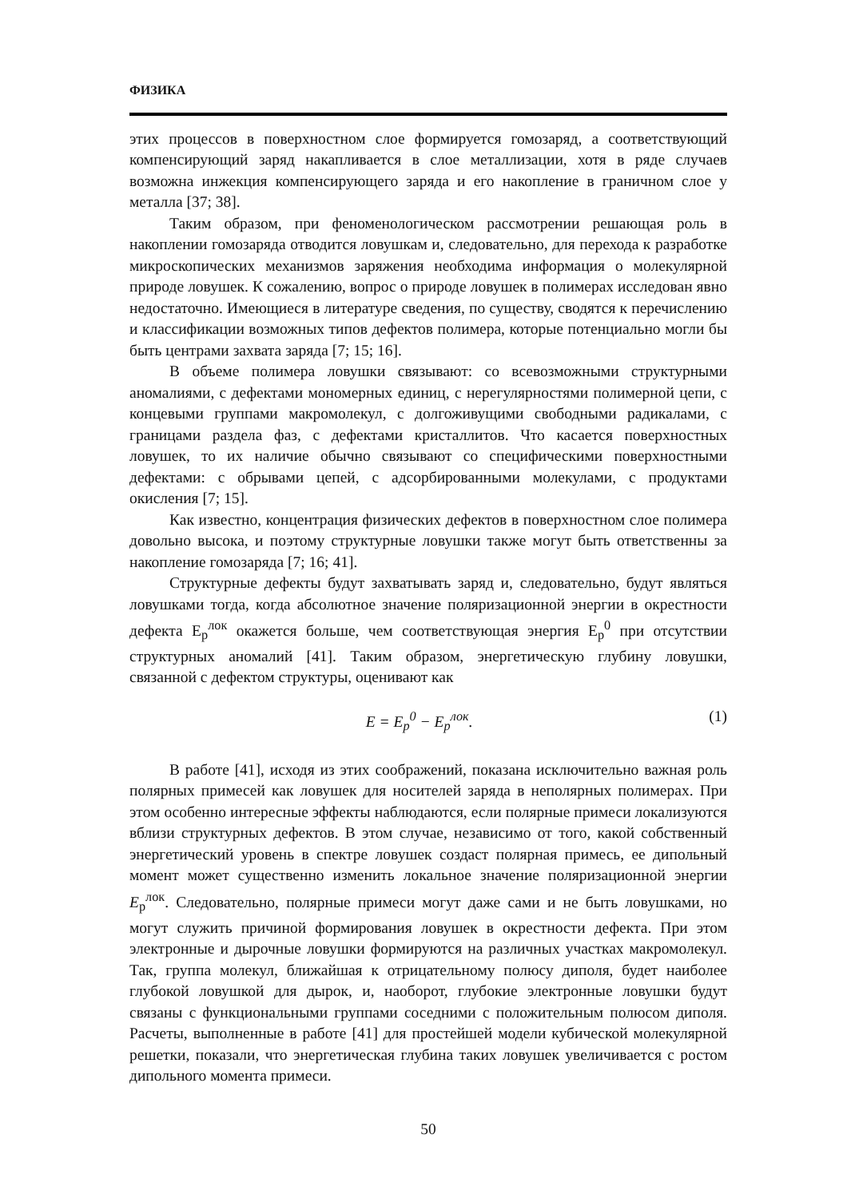ФИЗИКА
этих процессов в поверхностном слое формируется гомозаряд, а соответствующий компенсирующий заряд накапливается в слое металлизации, хотя в ряде случаев возможна инжекция компенсирующего заряда и его накопление в граничном слое у металла [37; 38].
Таким образом, при феноменологическом рассмотрении решающая роль в накоплении гомозаряда отводится ловушкам и, следовательно, для перехода к разработке микроскопических механизмов заряжения необходима информация о молекулярной природе ловушек. К сожалению, вопрос о природе ловушек в полимерах исследован явно недостаточно. Имеющиеся в литературе сведения, по существу, сводятся к перечислению и классификации возможных типов дефектов полимера, которые потенциально могли бы быть центрами захвата заряда [7; 15; 16].
В объеме полимера ловушки связывают: со всевозможными структурными аномалиями, с дефектами мономерных единиц, с нерегулярностями полимерной цепи, с концевыми группами макромолекул, с долгоживущими свободными радикалами, с границами раздела фаз, с дефектами кристаллитов. Что касается поверхностных ловушек, то их наличие обычно связывают со специфическими поверхностными дефектами: с обрывами цепей, с адсорбированными молекулами, с продуктами окисления [7; 15].
Как известно, концентрация физических дефектов в поверхностном слое полимера довольно высока, и поэтому структурные ловушки также могут быть ответственны за накопление гомозаряда [7; 16; 41].
Структурные дефекты будут захватывать заряд и, следовательно, будут являться ловушками тогда, когда абсолютное значение поляризационной энергии в окрестности дефекта E<sub>p</sub><sup>лок</sup> окажется больше, чем соответствующая энергия E<sub>p</sub><sup>0</sup> при отсутствии структурных аномалий [41]. Таким образом, энергетическую глубину ловушки, связанной с дефектом структуры, оценивают как
E = E<sub>p</sub><sup>0</sup> − E<sub>p</sub><sup>лок</sup>. (1)
В работе [41], исходя из этих соображений, показана исключительно важная роль полярных примесей как ловушек для носителей заряда в неполярных полимерах. При этом особенно интересные эффекты наблюдаются, если полярные примеси локализуются вблизи структурных дефектов. В этом случае, независимо от того, какой собственный энергетический уровень в спектре ловушек создаст полярная примесь, ее дипольный момент может существенно изменить локальное значение поляризационной энергии E<sub>p</sub><sup>лок</sup>. Следовательно, полярные примеси могут даже сами и не быть ловушками, но могут служить причиной формирования ловушек в окрестности дефекта. При этом электронные и дырочные ловушки формируются на различных участках макромолекул. Так, группа молекул, ближайшая к отрицательному полюсу диполя, будет наиболее глубокой ловушкой для дырок, и, наоборот, глубокие электронные ловушки будут связаны с функциональными группами соседними с положительным полюсом диполя. Расчеты, выполненные в работе [41] для простейшей модели кубической молекулярной решетки, показали, что энергетическая глубина таких ловушек увеличивается с ростом дипольного момента примеси.
50